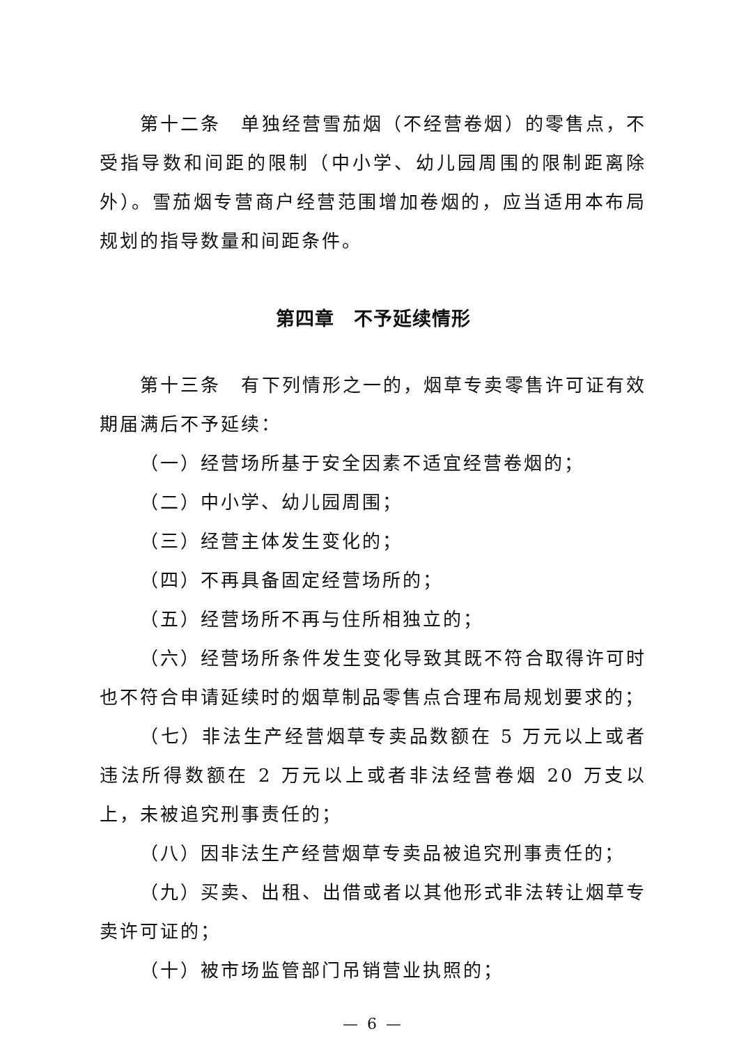第十二条　单独经营雪茄烟（不经营卷烟）的零售点，不受指导数和间距的限制（中小学、幼儿园周围的限制距离除外）。雪茄烟专营商户经营范围增加卷烟的，应当适用本布局规划的指导数量和间距条件。
第四章　不予延续情形
第十三条　有下列情形之一的，烟草专卖零售许可证有效期届满后不予延续：
（一）经营场所基于安全因素不适宜经营卷烟的；
（二）中小学、幼儿园周围；
（三）经营主体发生变化的；
（四）不再具备固定经营场所的；
（五）经营场所不再与住所相独立的；
（六）经营场所条件发生变化导致其既不符合取得许可时也不符合申请延续时的烟草制品零售点合理布局规划要求的；
（七）非法生产经营烟草专卖品数额在 5 万元以上或者违法所得数额在 2 万元以上或者非法经营卷烟 20 万支以上，未被追究刑事责任的；
（八）因非法生产经营烟草专卖品被追究刑事责任的；
（九）买卖、出租、出借或者以其他形式非法转让烟草专卖许可证的；
（十）被市场监管部门吊销营业执照的；
— 6 —